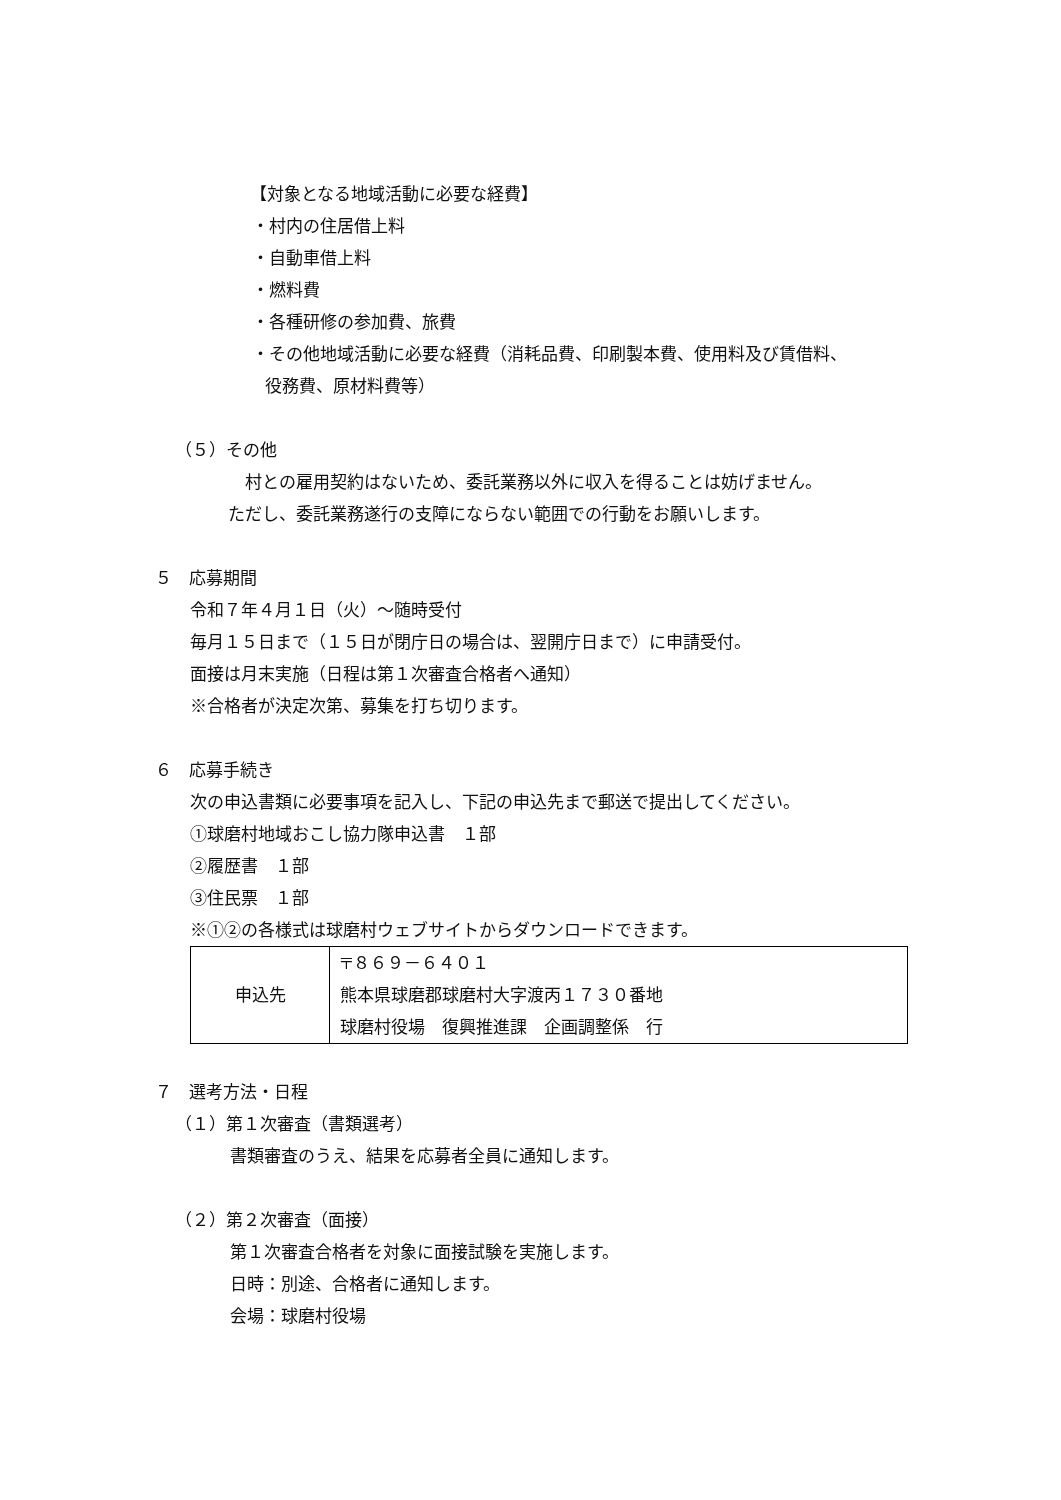【対象となる地域活動に必要な経費】
・村内の住居借上料
・自動車借上料
・燃料費
・各種研修の参加費、旅費
・その他地域活動に必要な経費（消耗品費、印刷製本費、使用料及び賃借料、
役務費、原材料費等）
（５）その他
村との雇用契約はないため、委託業務以外に収入を得ることは妨げません。
ただし、委託業務遂行の支障にならない範囲での行動をお願いします。
５　応募期間
令和７年４月１日（火）～随時受付
毎月１５日まで（１５日が閉庁日の場合は、翌開庁日まで）に申請受付。
面接は月末実施（日程は第１次審査合格者へ通知）
※合格者が決定次第、募集を打ち切ります。
６　応募手続き
次の申込書類に必要事項を記入し、下記の申込先まで郵送で提出してください。
①球磨村地域おこし協力隊申込書　１部
②履歴書　１部
③住民票　１部
※①②の各様式は球磨村ウェブサイトからダウンロードできます。
| 申込先 | 〒８６９－６４０１ 熊本県球磨郡球磨村大字渡丙１７３０番地 球磨村役場 復興推進課 企画調整係 行 |
７　選考方法・日程
（１）第１次審査（書類選考）
書類審査のうえ、結果を応募者全員に通知します。
（２）第２次審査（面接）
第１次審査合格者を対象に面接試験を実施します。
日時：別途、合格者に通知します。
会場：球磨村役場